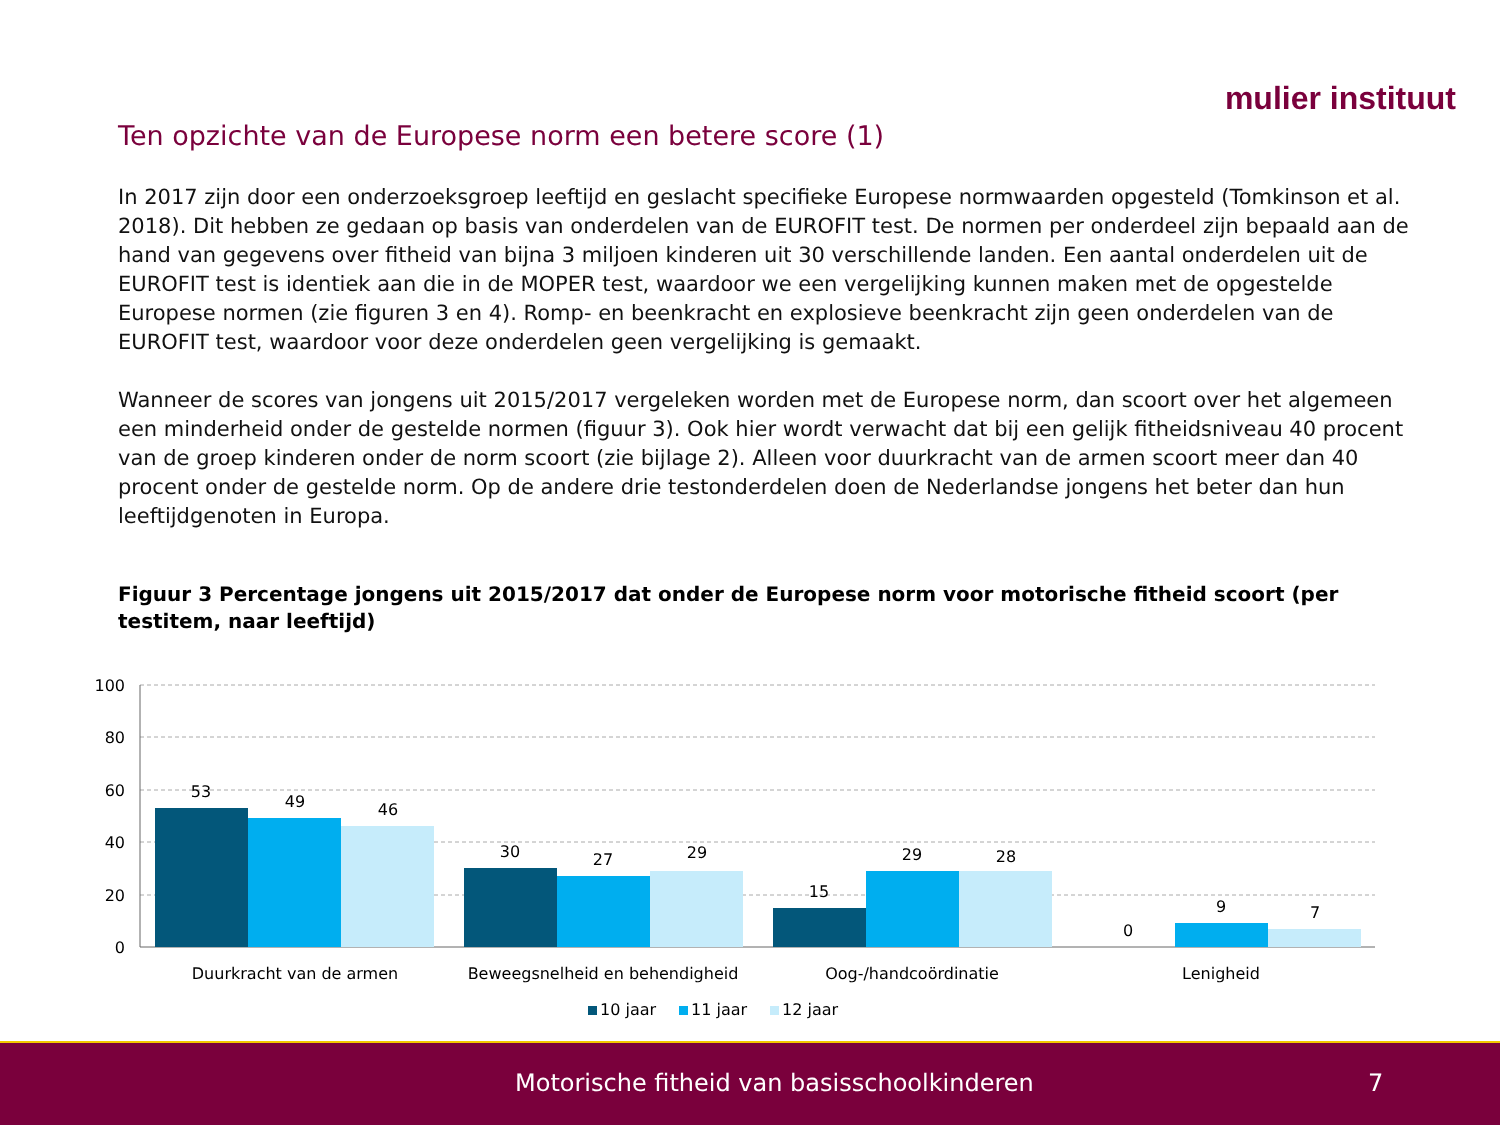mulier instituut
Ten opzichte van de Europese norm een betere score (1)
In 2017 zijn door een onderzoeksgroep leeftijd en geslacht specifieke Europese normwaarden opgesteld (Tomkinson et al. 2018). Dit hebben ze gedaan op basis van onderdelen van de EUROFIT test. De normen per onderdeel zijn bepaald aan de hand van gegevens over fitheid van bijna 3 miljoen kinderen uit 30 verschillende landen. Een aantal onderdelen uit de EUROFIT test is identiek aan die in de MOPER test, waardoor we een vergelijking kunnen maken met de opgestelde Europese normen (zie figuren 3 en 4). Romp- en beenkracht en explosieve beenkracht zijn geen onderdelen van de EUROFIT test, waardoor voor deze onderdelen geen vergelijking is gemaakt.
Wanneer de scores van jongens uit 2015/2017 vergeleken worden met de Europese norm, dan scoort over het algemeen een minderheid onder de gestelde normen (figuur 3). Ook hier wordt verwacht dat bij een gelijk fitheidsniveau 40 procent van de groep kinderen onder de norm scoort (zie bijlage 2). Alleen voor duurkracht van de armen scoort meer dan 40 procent onder de gestelde norm. Op de andere drie testonderdelen doen de Nederlandse jongens het beter dan hun leeftijdgenoten in Europa.
Figuur 3 Percentage jongens uit 2015/2017 dat onder de Europese norm voor motorische fitheid scoort (per testitem, naar leeftijd)
100
80
60
40
20
0
53
49
46
30
27
29
15
29
28
0
9
7
Duurkracht van de armen
Beweegsnelheid en behendigheid
Oog-/handcoördinatie
Lenigheid
10 jaar
11 jaar
12 jaar
Motorische fitheid van basisschoolkinderen 7